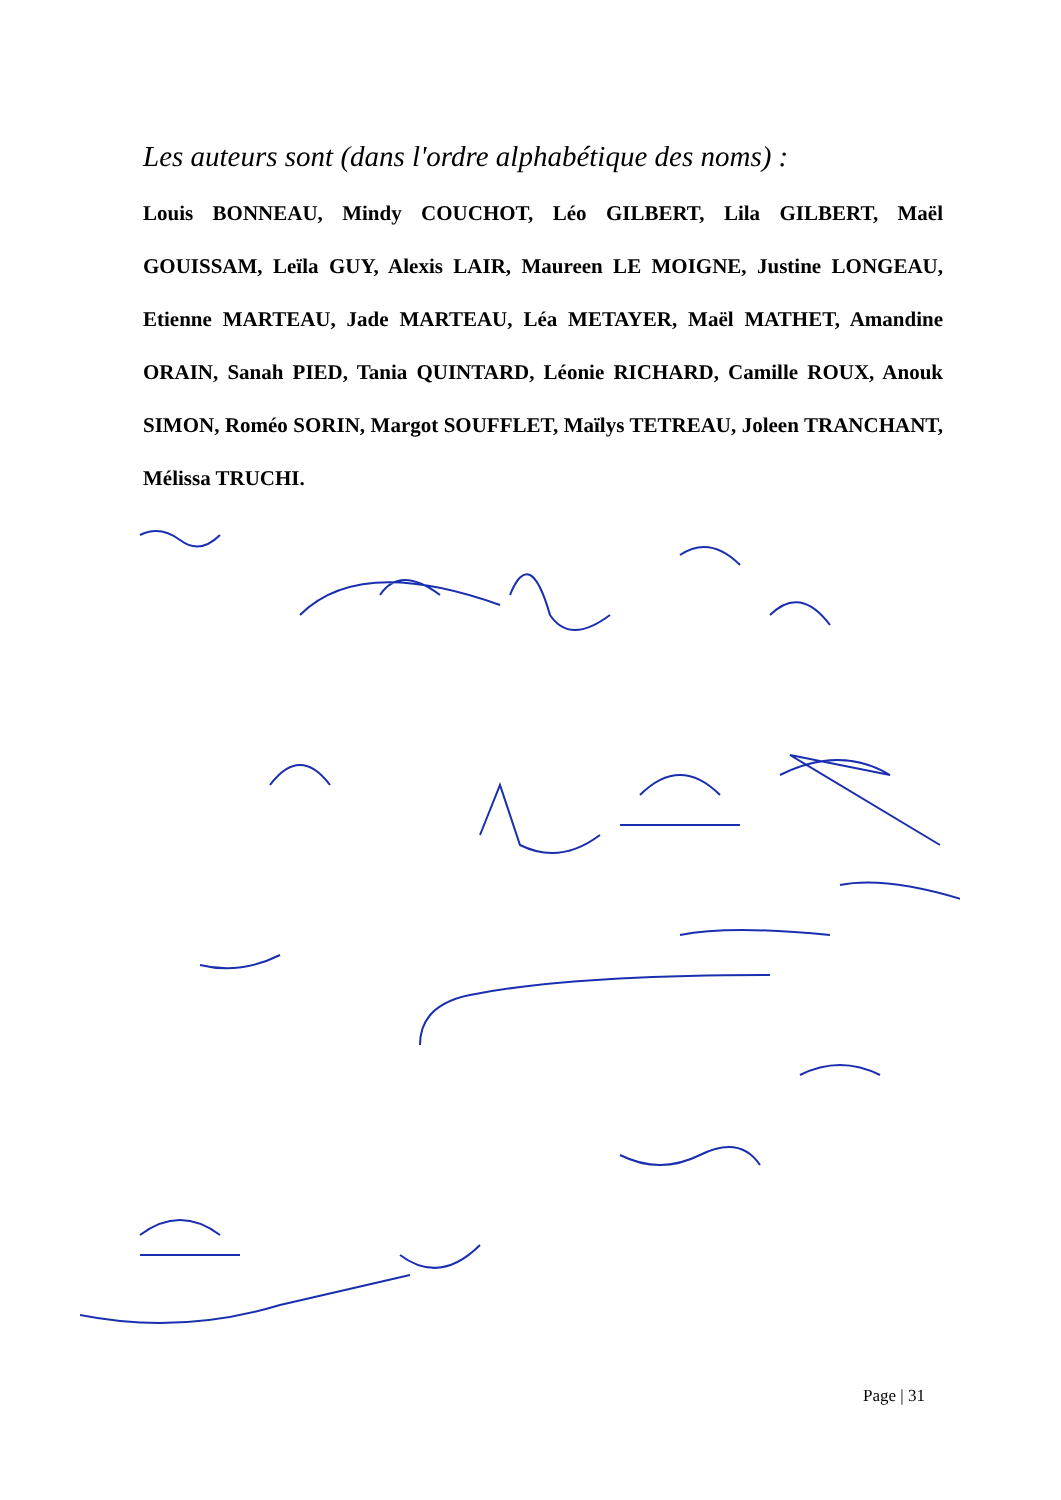Les auteurs sont (dans l'ordre alphabétique des noms) :
Louis BONNEAU, Mindy COUCHOT, Léo GILBERT, Lila GILBERT, Maël GOUISSAM, Leïla GUY, Alexis LAIR, Maureen LE MOIGNE, Justine LONGEAU, Etienne MARTEAU, Jade MARTEAU, Léa METAYER, Maël MATHET, Amandine ORAIN, Sanah PIED, Tania QUINTARD, Léonie RICHARD, Camille ROUX, Anouk SIMON, Roméo SORIN, Margot SOUFFLET, Maïlys TETREAU, Joleen TRANCHANT, Mélissa TRUCHI.
Page | 31